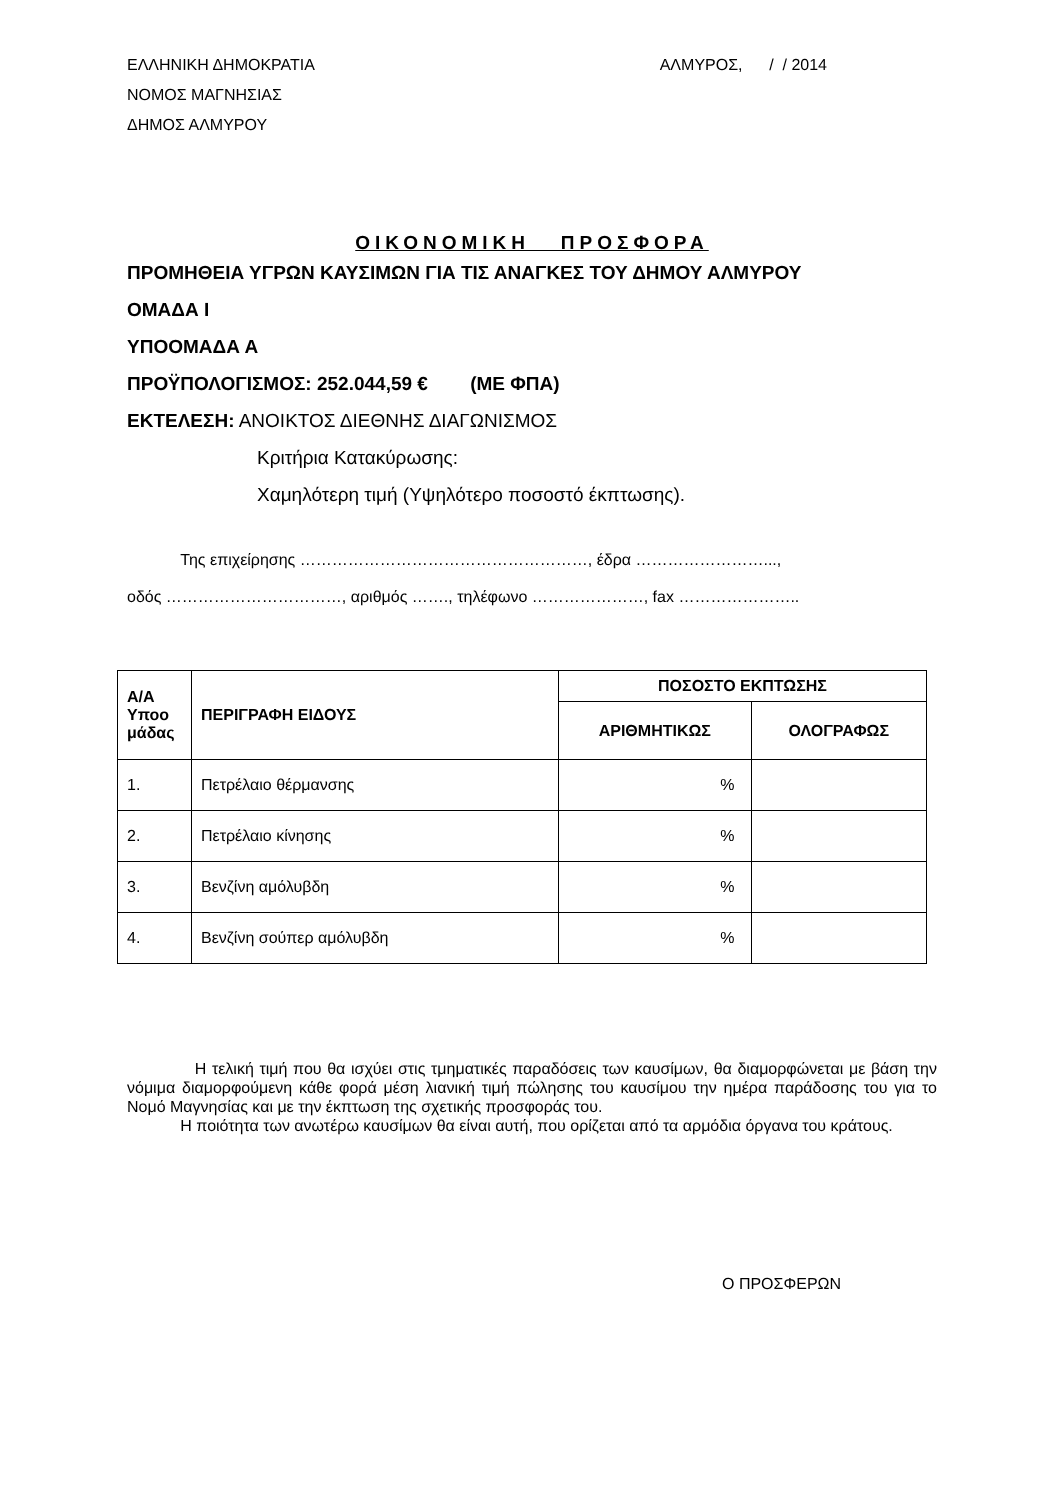ΕΛΛΗΝΙΚΗ ΔΗΜΟΚΡΑΤΙΑ
ΝΟΜΟΣ ΜΑΓΝΗΣΙΑΣ
ΔΗΜΟΣ ΑΛΜΥΡΟΥ
ΑΛΜΥΡΟΣ, / / 2014
ΟΙΚΟΝΟΜΙΚΗ ΠΡΟΣΦΟΡΑ
ΠΡΟΜΗΘΕΙΑ ΥΓΡΩΝ ΚΑΥΣΙΜΩΝ ΓΙΑ ΤΙΣ ΑΝΑΓΚΕΣ ΤΟΥ ΔΗΜΟΥ ΑΛΜΥΡΟΥ
ΟΜΑΔΑ Ι
ΥΠΟΟΜΑΔΑ Α
ΠΡΟΫΠΟΛΟΓΙΣΜΟΣ: 252.044,59 € (ΜΕ ΦΠΑ)
ΕΚΤΕΛΕΣΗ: ΑΝΟΙΚΤΟΣ ΔΙΕΘΝΗΣ ΔΙΑΓΩΝΙΣΜΟΣ
Κριτήρια Κατακύρωσης:
Χαμηλότερη τιμή (Υψηλότερο ποσοστό έκπτωσης).
Της επιχείρησης ………………………………………………, έδρα ……………………...,
οδός ……………………………, αριθμός ……., τηλέφωνο …………………, fax …………………..
| Α/Α Υποο μάδας | ΠΕΡΙΓΡΑΦΗ ΕΙΔΟΥΣ | ΠΟΣΟΣΤΟ ΕΚΠΤΩΣΗΣ | |
| --- | --- | --- | --- |
| | | ΑΡΙΘΜΗΤΙΚΩΣ | ΟΛΟΓΡΑΦΩΣ |
| 1. | Πετρέλαιο θέρμανσης | % | |
| 2. | Πετρέλαιο κίνησης | % | |
| 3. | Βενζίνη αμόλυβδη | % | |
| 4. | Βενζίνη σούπερ αμόλυβδη | % | |
Η τελική τιμή που θα ισχύει στις τμηματικές παραδόσεις των καυσίμων, θα διαμορφώνεται με βάση την νόμιμα διαμορφούμενη κάθε φορά μέση λιανική τιμή πώλησης του καυσίμου την ημέρα παράδοσης του για το Νομό Μαγνησίας και με την έκπτωση της σχετικής προσφοράς του.
Η ποιότητα των ανωτέρω καυσίμων θα είναι αυτή, που ορίζεται από τα αρμόδια όργανα του κράτους.
Ο ΠΡΟΣΦΕΡΩΝ